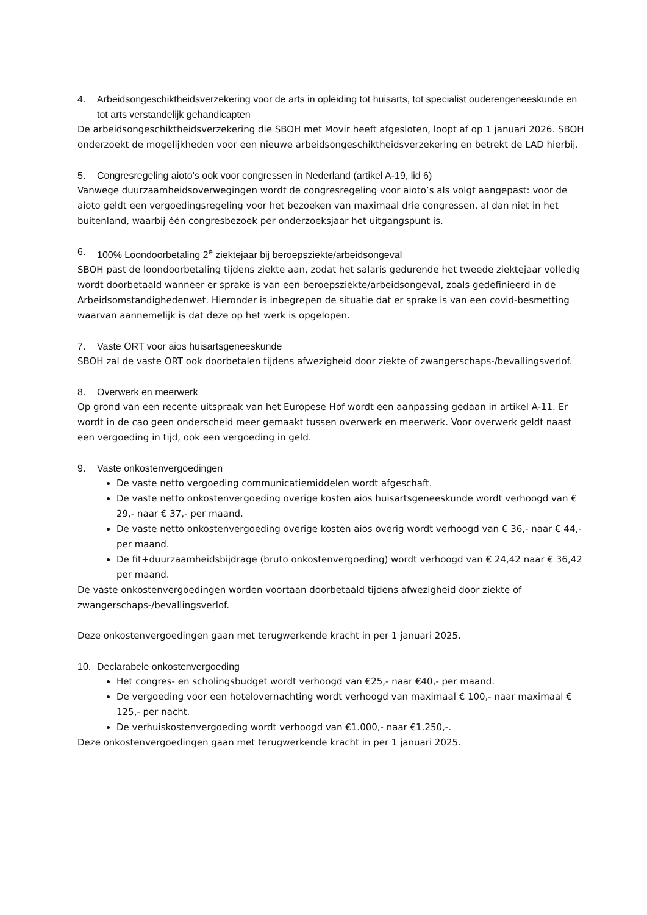4. Arbeidsongeschiktheidsverzekering voor de arts in opleiding tot huisarts, tot specialist ouderengeneeskunde en tot arts verstandelijk gehandicapten
De arbeidsongeschiktheidsverzekering die SBOH met Movir heeft afgesloten, loopt af op 1 januari 2026. SBOH onderzoekt de mogelijkheden voor een nieuwe arbeidsongeschiktheidsverzekering en betrekt de LAD hierbij.
5. Congresregeling aioto’s ook voor congressen in Nederland (artikel A-19, lid 6)
Vanwege duurzaamheidsoverwegingen wordt de congresregeling voor aioto’s als volgt aangepast: voor de aioto geldt een vergoedingsregeling voor het bezoeken van maximaal drie congressen, al dan niet in het buitenland, waarbij één congresbezoek per onderzoeksjaar het uitgangspunt is.
6. 100% Loondoorbetaling 2<sup>e</sup> ziektejaar bij beroepsziekte/arbeidsongeval
SBOH past de loondoorbetaling tijdens ziekte aan, zodat het salaris gedurende het tweede ziektejaar volledig wordt doorbetaald wanneer er sprake is van een beroepsziekte/arbeidsongeval, zoals gedefinieerd in de Arbeidsomstandighedenwet. Hieronder is inbegrepen de situatie dat er sprake is van een covid-besmetting waarvan aannemelijk is dat deze op het werk is opgelopen.
7. Vaste ORT voor aios huisartsgeneeskunde
SBOH zal de vaste ORT ook doorbetalen tijdens afwezigheid door ziekte of zwangerschaps-/bevallingsverlof.
8. Overwerk en meerwerk
Op grond van een recente uitspraak van het Europese Hof wordt een aanpassing gedaan in artikel A-11. Er wordt in de cao geen onderscheid meer gemaakt tussen overwerk en meerwerk. Voor overwerk geldt naast een vergoeding in tijd, ook een vergoeding in geld.
9. Vaste onkostenvergoedingen
De vaste netto vergoeding communicatiemiddelen wordt afgeschaft.
De vaste netto onkostenvergoeding overige kosten aios huisartsgeneeskunde wordt verhoogd van € 29,- naar € 37,- per maand.
De vaste netto onkostenvergoeding overige kosten aios overig wordt verhoogd van € 36,- naar € 44,- per maand.
De fit+duurzaamheidsbijdrage (bruto onkostenvergoeding) wordt verhoogd van € 24,42 naar € 36,42 per maand.
De vaste onkostenvergoedingen worden voortaan doorbetaald tijdens afwezigheid door ziekte of zwangerschaps-/bevallingsverlof.
Deze onkostenvergoedingen gaan met terugwerkende kracht in per 1 januari 2025.
10. Declarabele onkostenvergoeding
Het congres- en scholingsbudget wordt verhoogd van €25,- naar €40,- per maand.
De vergoeding voor een hotelovernachting wordt verhoogd van maximaal € 100,- naar maximaal € 125,- per nacht.
De verhuiskostenvergoeding wordt verhoogd van €1.000,- naar €1.250,-.
Deze onkostenvergoedingen gaan met terugwerkende kracht in per 1 januari 2025.